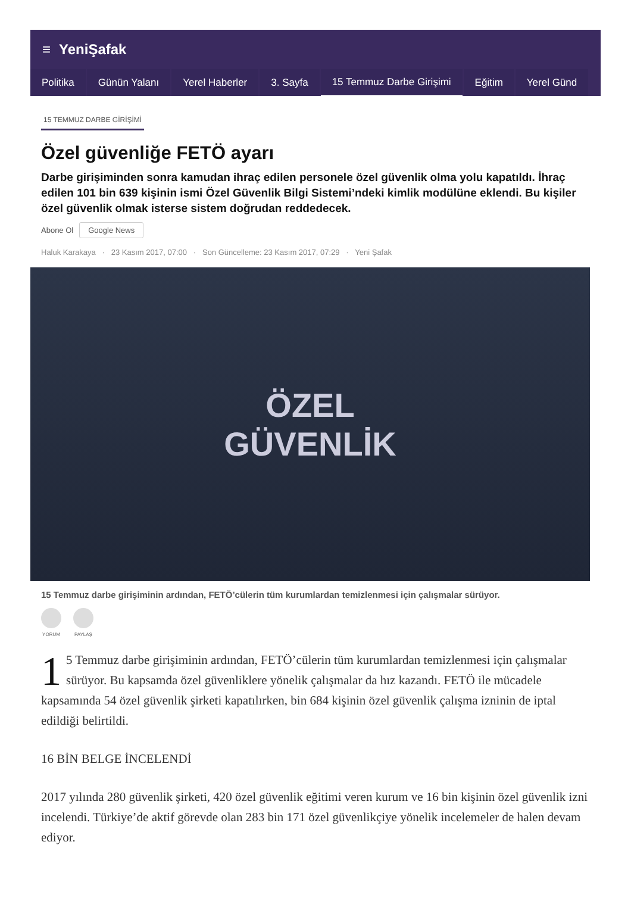≡ YeniŞafak
Politika Günün Yalanı Yerel Haberler 3. Sayfa 15 Temmuz Darbe Girişimi Eğitim Yerel Günd
15 TEMMUZ DARBE GİRİŞİMİ
Özel güvenliğe FETÖ ayarı
Darbe girişiminden sonra kamudan ihraç edilen personele özel güvenlik olma yolu kapatıldı. İhraç edilen 101 bin 639 kişinin ismi Özel Güvenlik Bilgi Sistemi’ndeki kimlik modülüne eklendi. Bu kişiler özel güvenlik olmak isterse sistem doğrudan reddedecek.
Abone Ol Google News
Haluk Karakaya · 23 Kasım 2017, 07:00 · Son Güncelleme: 23 Kasım 2017, 07:29 · Yeni Şafak
ÖZEL
GÜVENLİK
15 Temmuz darbe girişiminin ardından, FETÖ’cülerin tüm kurumlardan temizlenmesi için çalışmalar sürüyor.
YORUM PAYLAŞ
1 5 Temmuz darbe girişiminin ardından, FETÖ’cülerin tüm kurumlardan temizlenmesi için çalışmalar sürüyor. Bu kapsamda özel güvenliklere yönelik çalışmalar da hız kazandı. FETÖ ile mücadele kapsamında 54 özel güvenlik şirketi kapatılırken, bin 684 kişinin özel güvenlik çalışma izninin de iptal edildiği belirtildi.
16 BİN BELGE İNCELENDİ
2017 yılında 280 güvenlik şirketi, 420 özel güvenlik eğitimi veren kurum ve 16 bin kişinin özel güvenlik izni incelendi. Türkiye’de aktif görevde olan 283 bin 171 özel güvenlikçiye yönelik incelemeler de halen devam ediyor.